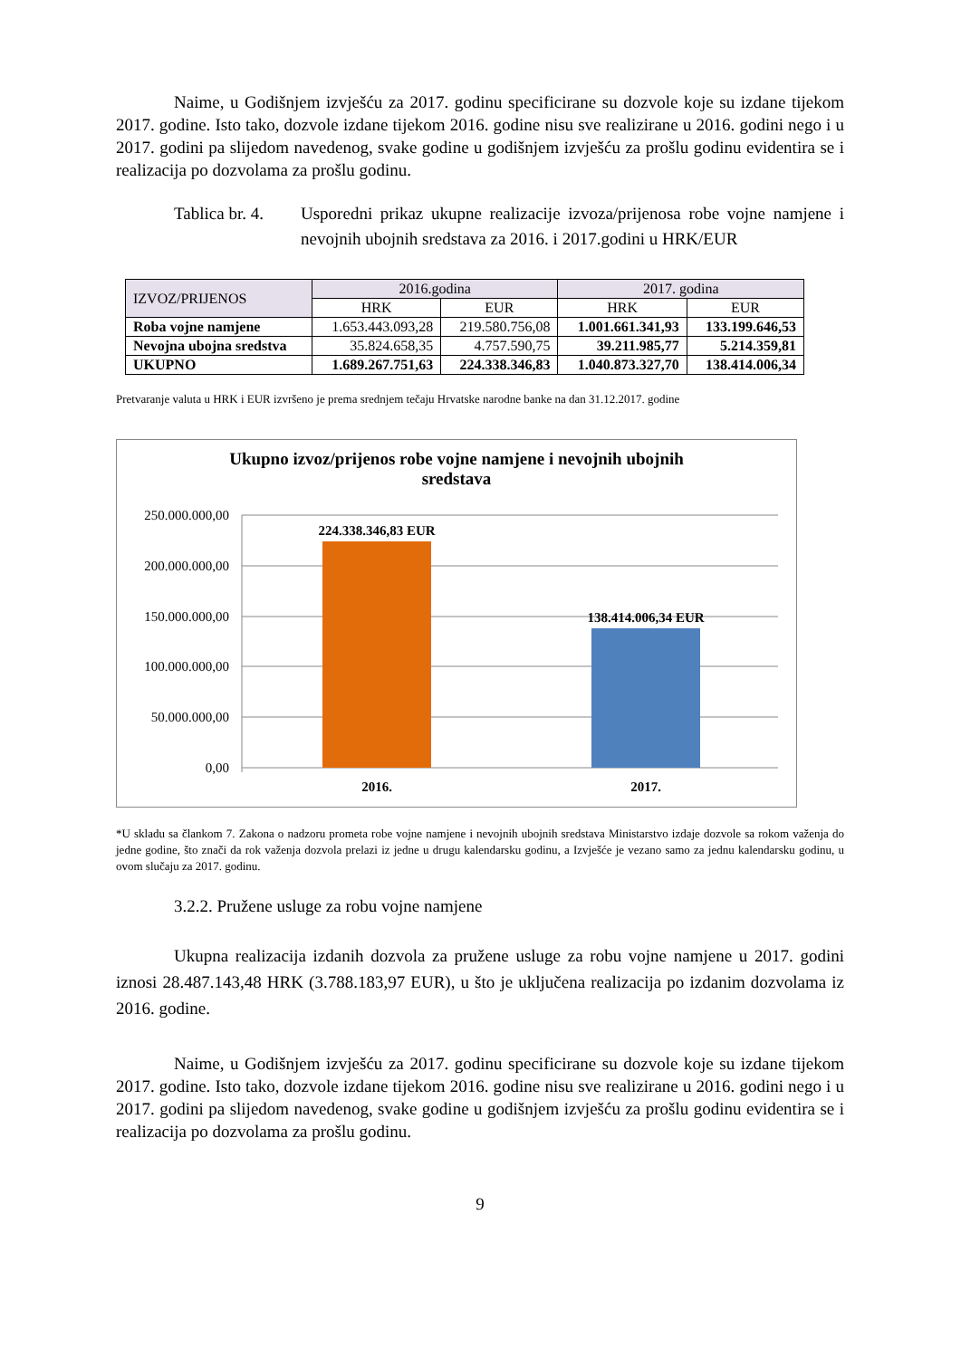Naime, u Godišnjem izvješću za 2017. godinu specificirane su dozvole koje su izdane tijekom 2017. godine. Isto tako, dozvole izdane tijekom 2016. godine nisu sve realizirane u 2016. godini nego i u 2017. godini pa slijedom navedenog, svake godine u godišnjem izvješću za prošlu godinu evidentira se i realizacija po dozvolama za prošlu godinu.
Tablica br. 4.
Usporedni prikaz ukupne realizacije izvoza/prijenosa robe vojne namjene i nevojnih ubojnih sredstava za 2016. i 2017.godini u HRK/EUR
| IZVOZ/PRIJENOS | 2016.godina | | 2017. godina | |
| | HRK | EUR | HRK | EUR |
| Roba vojne namjene | 1.653.443.093,28 | 219.580.756,08 | 1.001.661.341,93 | 133.199.646,53 |
| Nevojna ubojna sredstva | 35.824.658,35 | 4.757.590,75 | 39.211.985,77 | 5.214.359,81 |
| UKUPNO | 1.689.267.751,63 | 224.338.346,83 | 1.040.873.327,70 | 138.414.006,34 |
Pretvaranje valuta u HRK i EUR izvršeno je prema srednjem tečaju Hrvatske narodne banke na dan 31.12.2017. godine
Ukupno izvoz/prijenos robe vojne namjene i nevojnih ubojnih
sredstava
250.000.000,00
200.000.000,00
150.000.000,00
100.000.000,00
50.000.000,00
0,00
224.338.346,83 EUR
138.414.006,34 EUR
2016.
2017.
*U skladu sa člankom 7. Zakona o nadzoru prometa robe vojne namjene i nevojnih ubojnih sredstava Ministarstvo izdaje dozvole sa rokom važenja do jedne godine, što znači da rok važenja dozvola prelazi iz jedne u drugu kalendarsku godinu, a Izvješće je vezano samo za jednu kalendarsku godinu, u ovom slučaju za 2017. godinu.
3.2.2. Pružene usluge za robu vojne namjene
Ukupna realizacija izdanih dozvola za pružene usluge za robu vojne namjene u 2017. godini iznosi 28.487.143,48 HRK (3.788.183,97 EUR), u što je uključena realizacija po izdanim dozvolama iz 2016. godine.
Naime, u Godišnjem izvješću za 2017. godinu specificirane su dozvole koje su izdane tijekom 2017. godine. Isto tako, dozvole izdane tijekom 2016. godine nisu sve realizirane u 2016. godini nego i u 2017. godini pa slijedom navedenog, svake godine u godišnjem izvješću za prošlu godinu evidentira se i realizacija po dozvolama za prošlu godinu.
9